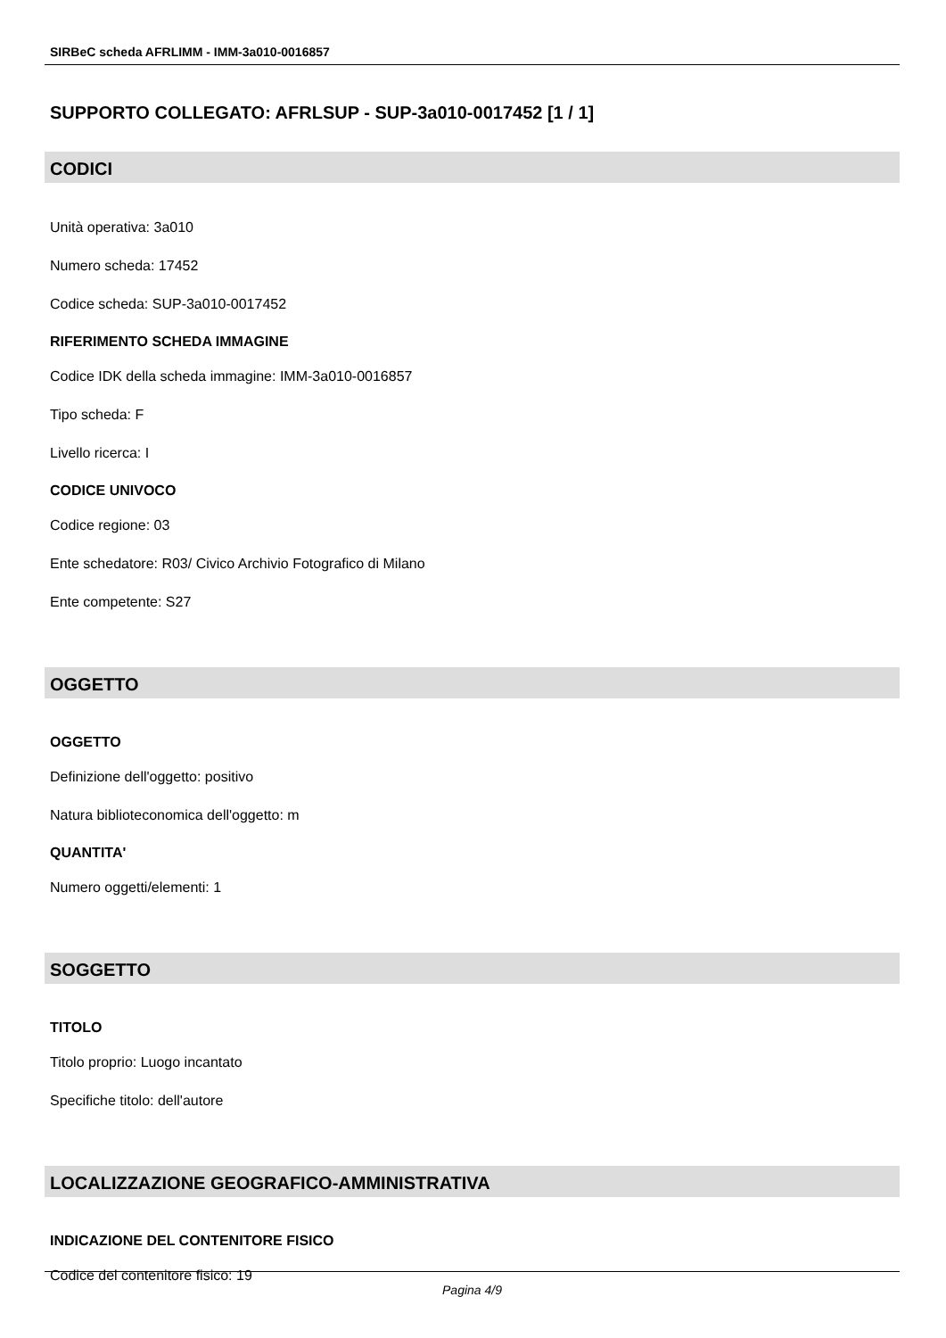SIRBeC scheda AFRLIMM - IMM-3a010-0016857
SUPPORTO COLLEGATO: AFRLSUP - SUP-3a010-0017452 [1 / 1]
CODICI
Unità operativa: 3a010
Numero scheda: 17452
Codice scheda: SUP-3a010-0017452
RIFERIMENTO SCHEDA IMMAGINE
Codice IDK della scheda immagine: IMM-3a010-0016857
Tipo scheda: F
Livello ricerca: I
CODICE UNIVOCO
Codice regione: 03
Ente schedatore: R03/ Civico Archivio Fotografico di Milano
Ente competente: S27
OGGETTO
OGGETTO
Definizione dell'oggetto: positivo
Natura biblioteconomica dell'oggetto: m
QUANTITA'
Numero oggetti/elementi: 1
SOGGETTO
TITOLO
Titolo proprio: Luogo incantato
Specifiche titolo: dell'autore
LOCALIZZAZIONE GEOGRAFICO-AMMINISTRATIVA
INDICAZIONE DEL CONTENITORE FISICO
Codice del contenitore fisico: 19
Pagina 4/9